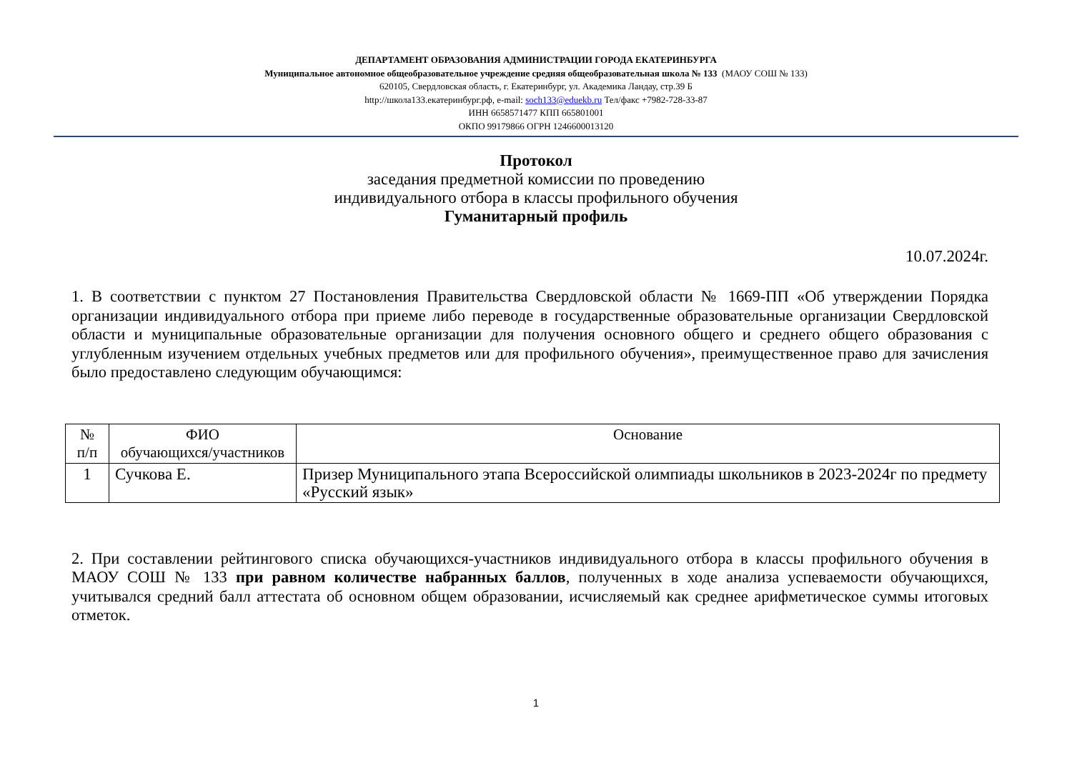ДЕПАРТАМЕНТ ОБРАЗОВАНИЯ АДМИНИСТРАЦИИ ГОРОДА ЕКАТЕРИНБУРГА
Муниципальное автономное общеобразовательное учреждение средняя общеобразовательная школа № 133 (МАОУ СОШ № 133)
620105, Свердловская область, г. Екатеринбург, ул. Академика Ландау, стр.39 Б
http://школа133.екатеринбург.рф, e-mail: soch133@eduekb.ru Тел/факс +7982-728-33-87
ИНН 6658571477 КПП 665801001
ОКПО 99179866 ОГРН 1246600013120
Протокол
заседания предметной комиссии по проведению
индивидуального отбора в классы профильного обучения
Гуманитарный профиль
10.07.2024г.
1. В соответствии с пунктом 27 Постановления Правительства Свердловской области № 1669-ПП «Об утверждении Порядка организации индивидуального отбора при приеме либо переводе в государственные образовательные организации Свердловской области и муниципальные образовательные организации для получения основного общего и среднего общего образования с углубленным изучением отдельных учебных предметов или для профильного обучения», преимущественное право для зачисления было предоставлено следующим обучающимся:
| № п/п | ФИО обучающихся/участников | Основание |
| --- | --- | --- |
| 1 | Сучкова Е. | Призер Муниципального этапа Всероссийской олимпиады школьников в 2023-2024г по предмету «Русский язык» |
2. При составлении рейтингового списка обучающихся-участников индивидуального отбора в классы профильного обучения в МАОУ СОШ № 133 при равном количестве набранных баллов, полученных в ходе анализа успеваемости обучающихся, учитывался средний балл аттестата об основном общем образовании, исчисляемый как среднее арифметическое суммы итоговых отметок.
1